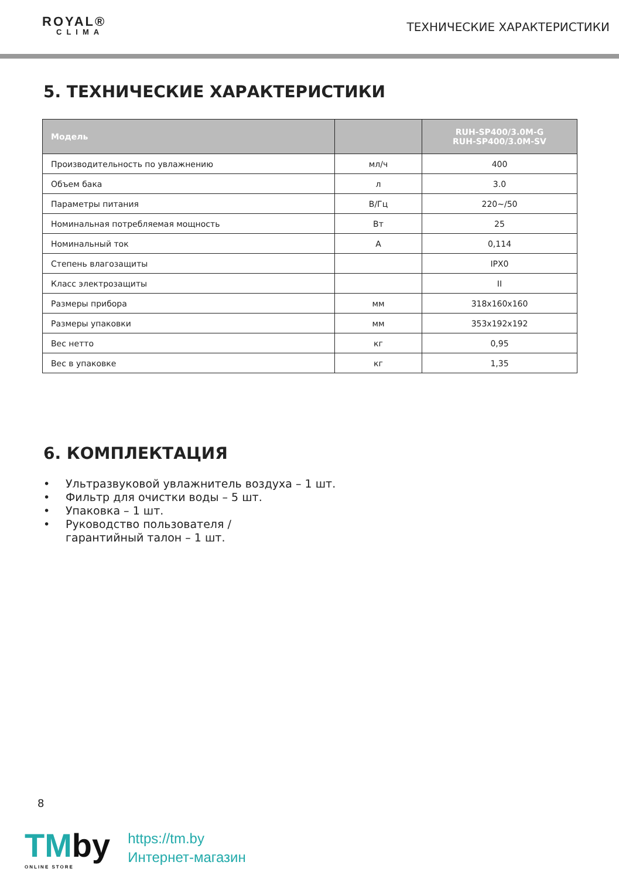ROYAL®
CLIMA
ТЕХНИЧЕСКИЕ ХАРАКТЕРИСТИКИ
5. ТЕХНИЧЕСКИЕ ХАРАКТЕРИСТИКИ
| Модель | | RUH-SP400/3.0M-G RUH-SP400/3.0M-SV |
| --- | --- | --- |
| Производительность по увлажнению | мл/ч | 400 |
| Объем бака | л | 3.0 |
| Параметры питания | В/Гц | 220~/50 |
| Номинальная потребляемая мощность | Вт | 25 |
| Номинальный ток | А | 0,114 |
| Степень влагозащиты | | IPX0 |
| Класс электрозащиты | | II |
| Размеры прибора | мм | 318x160x160 |
| Размеры упаковки | мм | 353x192x192 |
| Вес нетто | кг | 0,95 |
| Вес в упаковке | кг | 1,35 |
6. КОМПЛЕКТАЦИЯ
• Ультразвуковой увлажнитель воздуха – 1 шт.
• Фильтр для очистки воды – 5 шт.
• Упаковка – 1 шт.
• Руководство пользователя /
гарантийный талон – 1 шт.
8
TMby
ONLINE STORE
https://tm.by
Интернет-магазин